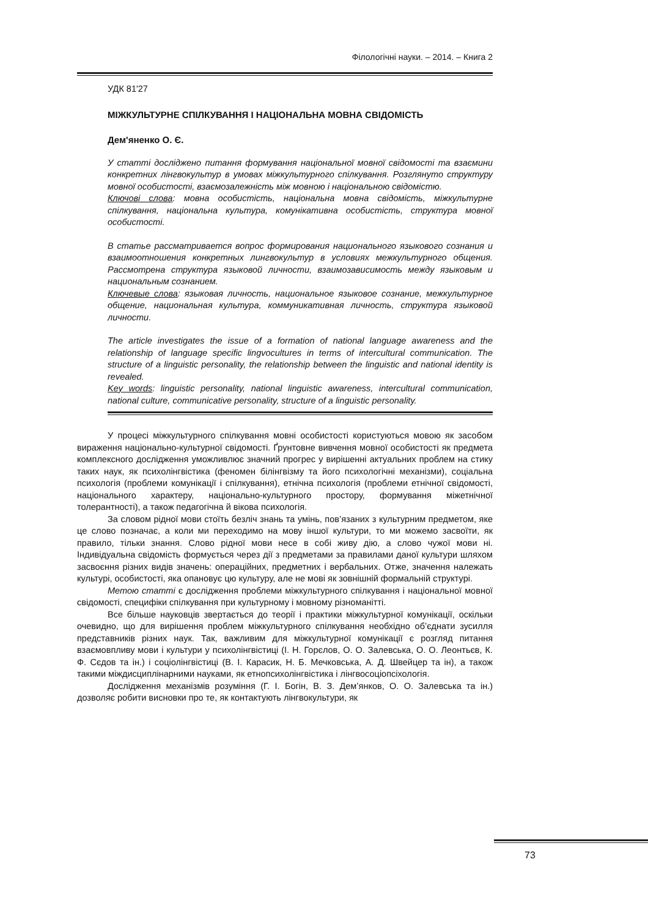Філологічні науки. – 2014. – Книга 2
УДК 81'27
МІЖКУЛЬТУРНЕ СПІЛКУВАННЯ І НАЦІОНАЛЬНА МОВНА СВІДОМІСТЬ
Дем'яненко О. Є.
У статті досліджено питання формування національної мовної свідомості та взаємини конкретних лінгвокультур в умовах міжкультурного спілкування. Розглянуто структуру мовної особистості, взаємозалежність між мовною і національною свідомістю.
Ключові слова: мовна особистість, національна мовна свідомість, міжкультурне спілкування, національна культура, комунікативна особистість, структура мовної особистості.
В статье рассматривается вопрос формирования национального языкового сознания и взаимоотношения конкретных лингвокультур в условиях межкультурного общения. Рассмотрена структура языковой личности, взаимозависимость между языковым и национальным сознанием.
Ключевые слова: языковая личность, национальное языковое сознание, межкультурное общение, национальная культура, коммуникативная личность, структура языковой личности.
The article investigates the issue of a formation of national language awareness and the relationship of language specific lingvocultures in terms of intercultural communication. The structure of a linguistic personality, the relationship between the linguistic and national identity is revealed.
Key words: linguistic personality, national linguistic awareness, intercultural communication, national culture, communicative personality, structure of a linguistic personality.
У процесі міжкультурного спілкування мовні особистості користуються мовою як засобом вираження національно-культурної свідомості. Ґрунтовне вивчення мовної особистості як предмета комплексного дослідження уможливлює значний прогрес у вирішенні актуальних проблем на стику таких наук, як психолінгвістика (феномен білінгвізму та його психологічні механізми), соціальна психологія (проблеми комунікації і спілкування), етнічна психологія (проблеми етнічної свідомості, національного характеру, національно-культурного простору, формування міжетнічної толерантності), а також педагогічна й вікова психологія.
За словом рідної мови стоїть безліч знань та умінь, пов’язаних з культурним предметом, яке це слово позначає, а коли ми переходимо на мову іншої культури, то ми можемо засвоїти, як правило, тільки знання. Слово рідної мови несе в собі живу дію, а слово чужої мови ні. Індивідуальна свідомість формується через дії з предметами за правилами даної культури шляхом засвоєння різних видів значень: операційних, предметних і вербальних. Отже, значення належать культурі, особистості, яка опановує цю культуру, але не мові як зовнішній формальній структурі.
Метою статті є дослідження проблеми міжкультурного спілкування і національної мовної свідомості, специфіки спілкування при культурному і мовному різноманітті.
Все більше науковців звертається до теорії і практики міжкультурної комунікації, оскільки очевидно, що для вирішення проблем міжкультурного спілкування необхідно об’єднати зусилля представників різних наук. Так, важливим для міжкультурної комунікації є розгляд питання взаємовпливу мови і культури у психолінгвістиці (І. Н. Горєлов, О. О. Залевська, О. О. Леонтьєв, К. Ф. Сєдов та ін.) і соціолінгвістиці (В. І. Карасик, Н. Б. Мечковська, А. Д. Швейцер та ін), а також такими міждисциплінарними науками, як етнопсихолінгвістика і лінгвосоціопсіхологія.
Дослідження механізмів розуміння (Г. І. Богін, В. З. Дем’янков, О. О. Залевська та ін.) дозволяє робити висновки про те, як контактують лінгвокультури, як
73